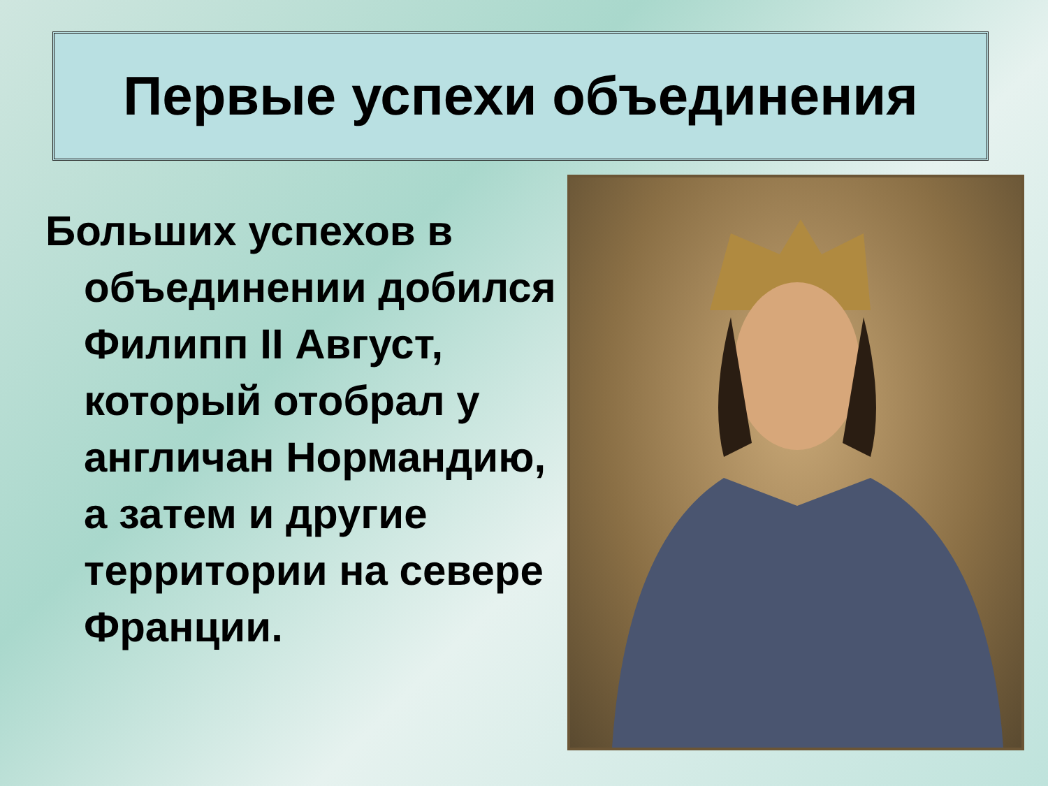Первые успехи объединения
Больших успехов в объединении добился Филипп II Август, который отобрал у англичан Нормандию, а затем и другие территории на севере Франции.